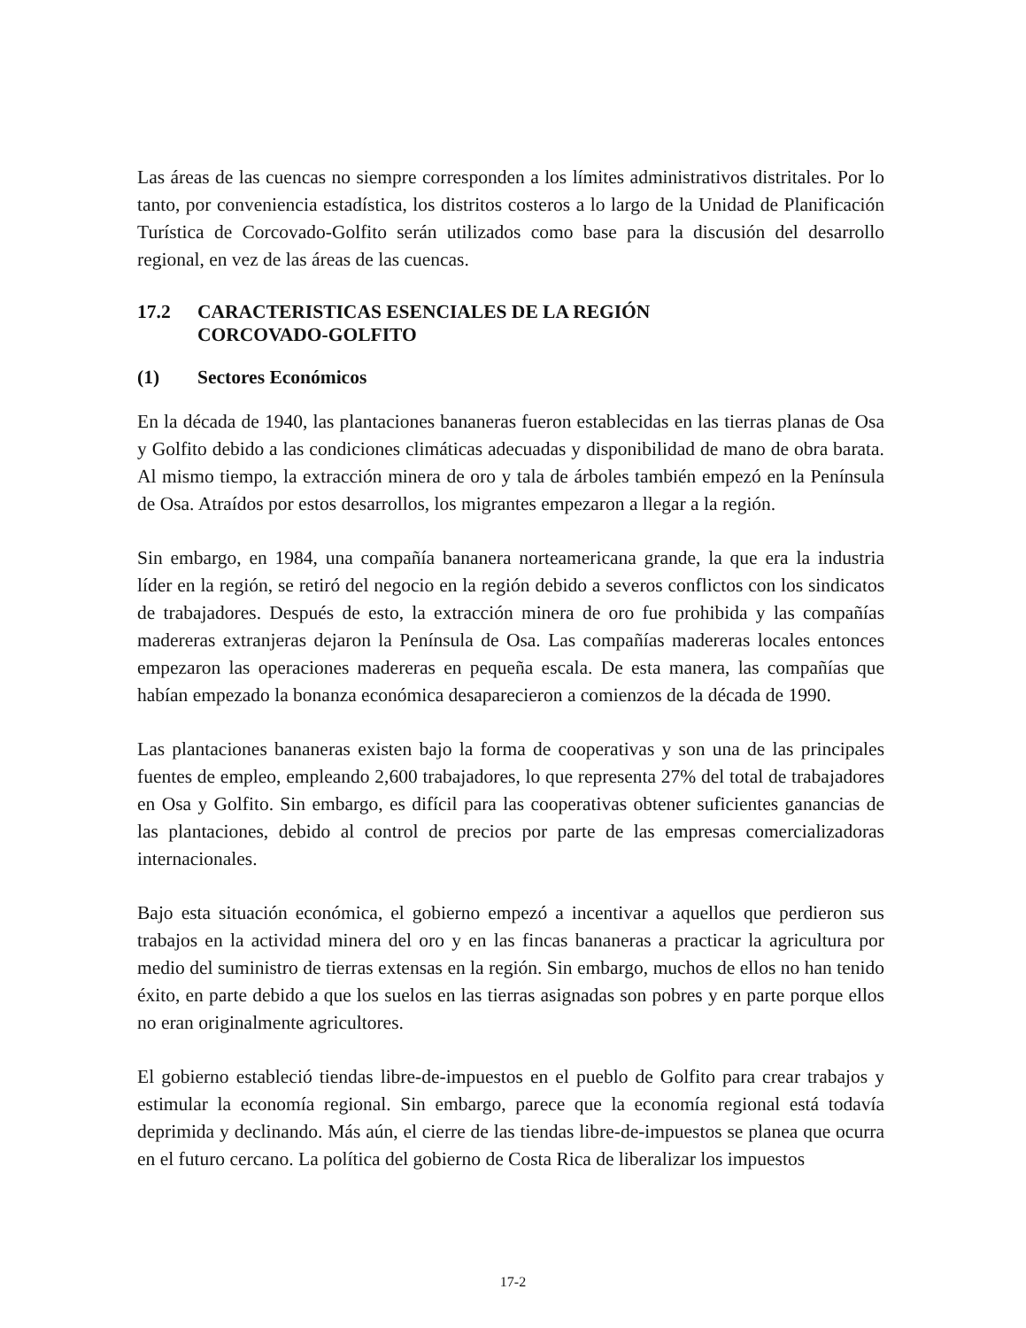Las áreas de las cuencas no siempre corresponden a los límites administrativos distritales. Por lo tanto, por conveniencia estadística, los distritos costeros a lo largo de la Unidad de Planificación Turística de Corcovado-Golfito serán utilizados como base para la discusión del desarrollo regional, en vez de las áreas de las cuencas.
17.2 CARACTERISTICAS ESENCIALES DE LA REGIÓN
CORCOVADO-GOLFITO
(1) Sectores Económicos
En la década de 1940, las plantaciones bananeras fueron establecidas en las tierras planas de Osa y Golfito debido a las condiciones climáticas adecuadas y disponibilidad de mano de obra barata. Al mismo tiempo, la extracción minera de oro y tala de árboles también empezó en la Península de Osa. Atraídos por estos desarrollos, los migrantes empezaron a llegar a la región.
Sin embargo, en 1984, una compañía bananera norteamericana grande, la que era la industria líder en la región, se retiró del negocio en la región debido a severos conflictos con los sindicatos de trabajadores. Después de esto, la extracción minera de oro fue prohibida y las compañías madereras extranjeras dejaron la Península de Osa. Las compañías madereras locales entonces empezaron las operaciones madereras en pequeña escala. De esta manera, las compañías que habían empezado la bonanza económica desaparecieron a comienzos de la década de 1990.
Las plantaciones bananeras existen bajo la forma de cooperativas y son una de las principales fuentes de empleo, empleando 2,600 trabajadores, lo que representa 27% del total de trabajadores en Osa y Golfito. Sin embargo, es difícil para las cooperativas obtener suficientes ganancias de las plantaciones, debido al control de precios por parte de las empresas comercializadoras internacionales.
Bajo esta situación económica, el gobierno empezó a incentivar a aquellos que perdieron sus trabajos en la actividad minera del oro y en las fincas bananeras a practicar la agricultura por medio del suministro de tierras extensas en la región. Sin embargo, muchos de ellos no han tenido éxito, en parte debido a que los suelos en las tierras asignadas son pobres y en parte porque ellos no eran originalmente agricultores.
El gobierno estableció tiendas libre-de-impuestos en el pueblo de Golfito para crear trabajos y estimular la economía regional. Sin embargo, parece que la economía regional está todavía deprimida y declinando. Más aún, el cierre de las tiendas libre-de-impuestos se planea que ocurra en el futuro cercano. La política del gobierno de Costa Rica de liberalizar los impuestos
17-2